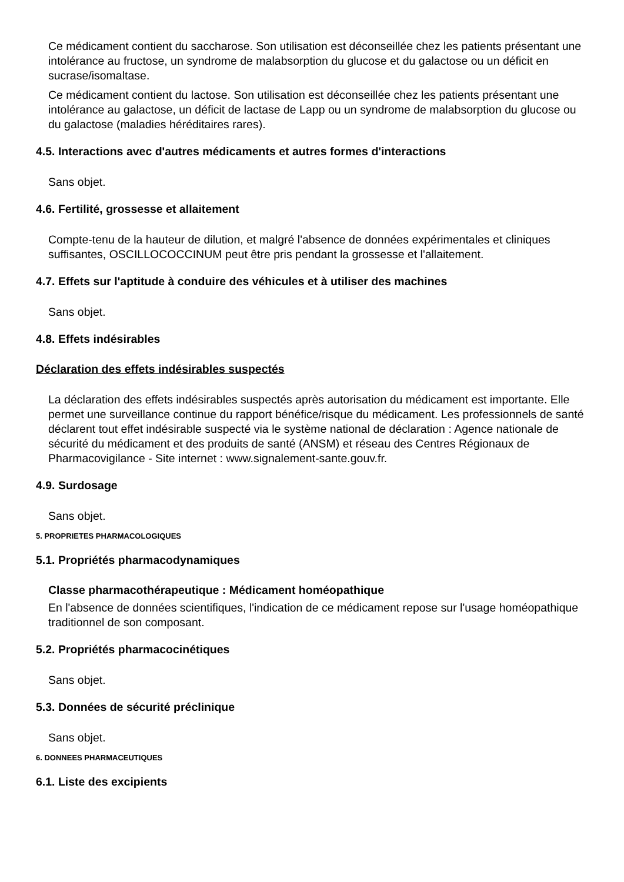Ce médicament contient du saccharose. Son utilisation est déconseillée chez les patients présentant une intolérance au fructose, un syndrome de malabsorption du glucose et du galactose ou un déficit en sucrase/isomaltase.
Ce médicament contient du lactose. Son utilisation est déconseillée chez les patients présentant une intolérance au galactose, un déficit de lactase de Lapp ou un syndrome de malabsorption du glucose ou du galactose (maladies héréditaires rares).
4.5. Interactions avec d'autres médicaments et autres formes d'interactions
Sans objet.
4.6. Fertilité, grossesse et allaitement
Compte-tenu de la hauteur de dilution, et malgré l'absence de données expérimentales et cliniques suffisantes, OSCILLOCOCCINUM peut être pris pendant la grossesse et l'allaitement.
4.7. Effets sur l'aptitude à conduire des véhicules et à utiliser des machines
Sans objet.
4.8. Effets indésirables
Déclaration des effets indésirables suspectés
La déclaration des effets indésirables suspectés après autorisation du médicament est importante. Elle permet une surveillance continue du rapport bénéfice/risque du médicament. Les professionnels de santé déclarent tout effet indésirable suspecté via le système national de déclaration : Agence nationale de sécurité du médicament et des produits de santé (ANSM) et réseau des Centres Régionaux de Pharmacovigilance - Site internet : www.signalement-sante.gouv.fr.
4.9. Surdosage
Sans objet.
5. PROPRIETES PHARMACOLOGIQUES
5.1. Propriétés pharmacodynamiques
Classe pharmacothérapeutique : Médicament homéopathique
En l'absence de données scientifiques, l'indication de ce médicament repose sur l'usage homéopathique traditionnel de son composant.
5.2. Propriétés pharmacocinétiques
Sans objet.
5.3. Données de sécurité préclinique
Sans objet.
6. DONNEES PHARMACEUTIQUES
6.1. Liste des excipients